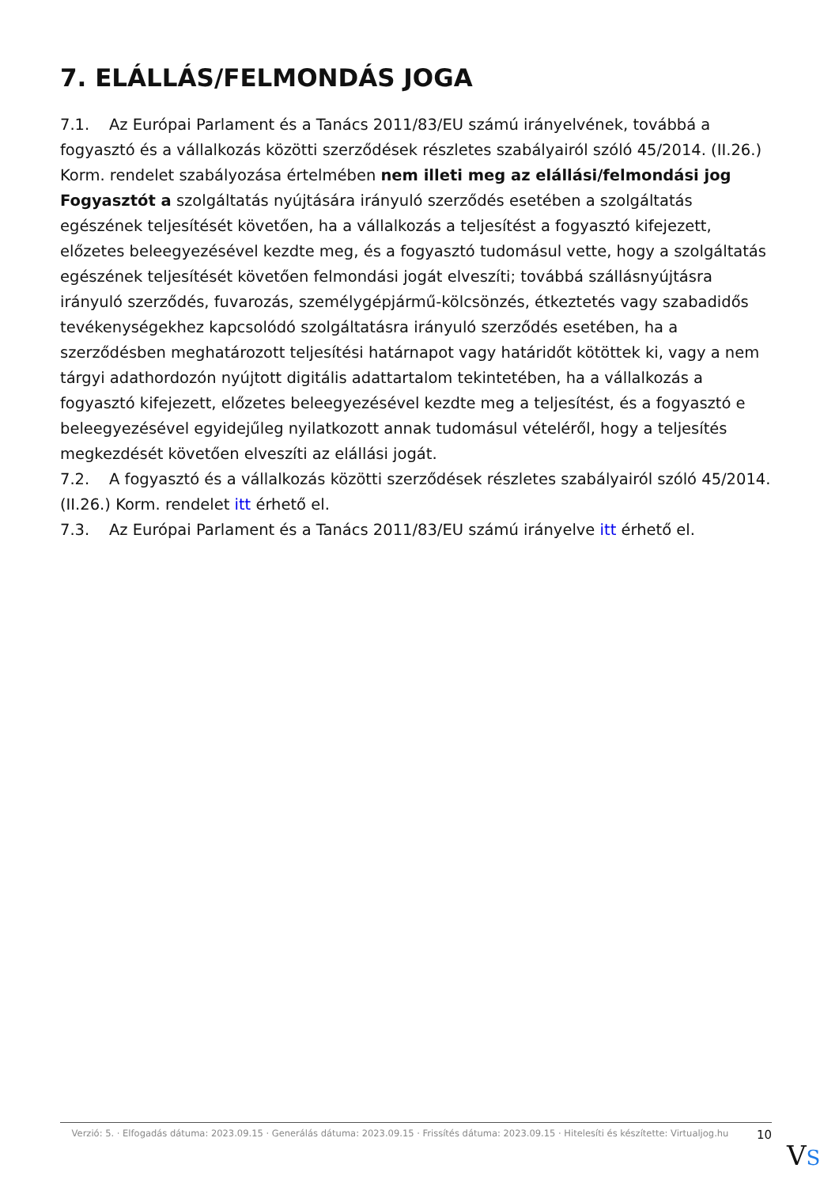7. ELÁLLÁS/FELMONDÁS JOGA
7.1. Az Európai Parlament és a Tanács 2011/83/EU számú irányelvének, továbbá a fogyasztó és a vállalkozás közötti szerződések részletes szabályairól szóló 45/2014. (II.26.) Korm. rendelet szabályozása értelmében nem illeti meg az elállási/felmondási jog Fogyasztót a szolgáltatás nyújtására irányuló szerződés esetében a szolgáltatás egészének teljesítését követően, ha a vállalkozás a teljesítést a fogyasztó kifejezett, előzetes beleegyezésével kezdte meg, és a fogyasztó tudomásul vette, hogy a szolgáltatás egészének teljesítését követően felmondási jogát elveszíti; továbbá szállásnyújtásra irányuló szerződés, fuvarozás, személygépjármű-kölcsönzés, étkeztetés vagy szabadidős tevékenységekhez kapcsolódó szolgáltatásra irányuló szerződés esetében, ha a szerződésben meghatározott teljesítési határnapot vagy határidőt kötöttek ki, vagy a nem tárgyi adathordozón nyújtott digitális adattartalom tekintetében, ha a vállalkozás a fogyasztó kifejezett, előzetes beleegyezésével kezdte meg a teljesítést, és a fogyasztó e beleegyezésével egyidejűleg nyilatkozott annak tudomásul vételéről, hogy a teljesítés megkezdését követően elveszíti az elállási jogát.
7.2. A fogyasztó és a vállalkozás közötti szerződések részletes szabályairól szóló 45/2014. (II.26.) Korm. rendelet itt érhető el.
7.3. Az Európai Parlament és a Tanács 2011/83/EU számú irányelve itt érhető el.
Verzió: 5. · Elfogadás dátuma: 2023.09.15 · Generálás dátuma: 2023.09.15 · Frissítés dátuma: 2023.09.15 · Hitelesíti és készítette: Virtualjog.hu
10
VS